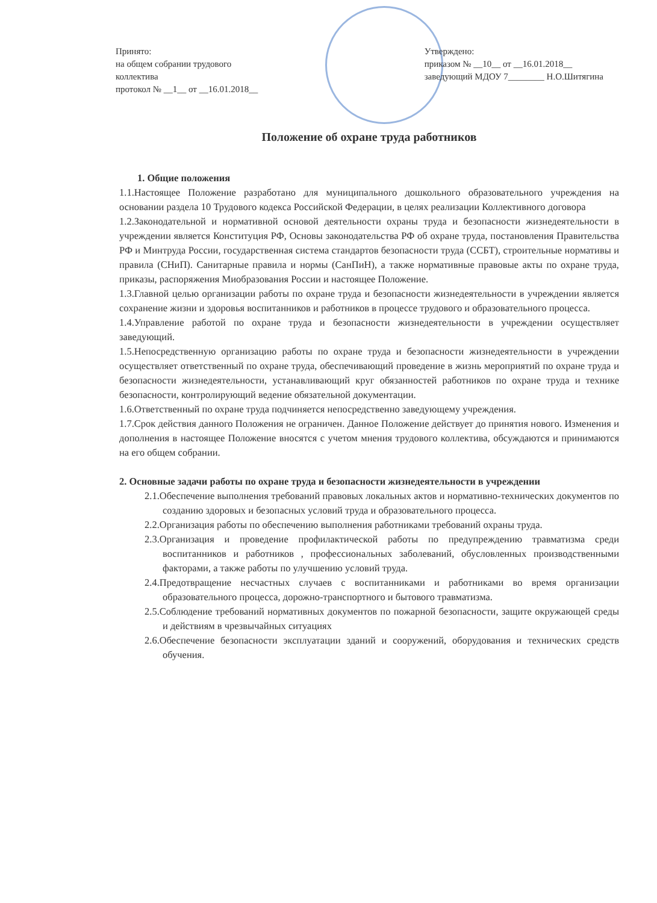Принято:
на общем собрании трудового
коллектива
протокол № __1__ от __16.01.2018__
Утверждено:
приказом № __10__ от __16.01.2018__
заведующий МДОУ 7________ Н.О.Шитягина
Положение об охране труда работников
1. Общие положения
1.1.Настоящее Положение разработано для муниципального дошкольного образовательного учреждения на основании раздела 10 Трудового кодекса Российской Федерации, в целях реализации Коллективного договора
1.2.Законодательной и нормативной основой деятельности охраны труда и безопасности жизнедеятельности в учреждении является Конституция РФ, Основы законодательства РФ об охране труда, постановления Правительства РФ и Минтруда России, государственная система стандартов безопасности труда (ССБТ), строительные нормативы и правила (СНиП). Санитарные правила и нормы (СанПиН), а также нормативные правовые акты по охране труда, приказы, распоряжения Миобразования России и настоящее Положение.
1.3.Главной целью организации работы по охране труда и безопасности жизнедеятельности в учреждении является сохранение жизни и здоровья воспитанников и работников в процессе трудового и образовательного процесса.
1.4.Управление работой по охране труда и безопасности жизнедеятельности в учреждении осуществляет заведующий.
1.5.Непосредственную организацию работы по охране труда и безопасности жизнедеятельности в учреждении осуществляет ответственный по охране труда, обеспечивающий проведение в жизнь мероприятий по охране труда и безопасности жизнедеятельности, устанавливающий круг обязанностей работников по охране труда и технике безопасности, контролирующий ведение обязательной документации.
1.6.Ответственный по охране труда подчиняется непосредственно заведующему учреждения.
1.7.Срок действия данного Положения не ограничен. Данное Положение действует до принятия нового. Изменения и дополнения в настоящее Положение вносятся с учетом мнения трудового коллектива, обсуждаются и принимаются на его общем собрании.
2. Основные задачи работы по охране труда и безопасности жизнедеятельности в учреждении
2.1.Обеспечение выполнения требований правовых локальных актов и нормативно-технических документов по созданию здоровых и безопасных условий труда и образовательного процесса.
2.2.Организация работы по обеспечению выполнения работниками требований охраны труда.
2.3.Организация и проведение профилактической работы по предупреждению травматизма среди воспитанников и работников , профессиональных заболеваний, обусловленных производственными факторами, а также работы по улучшению условий труда.
2.4.Предотвращение несчастных случаев с воспитанниками и работниками во время организации образовательного процесса, дорожно-транспортного и бытового травматизма.
2.5.Соблюдение требований нормативных документов по пожарной безопасности, защите окружающей среды и действиям в чрезвычайных ситуациях
2.6.Обеспечение безопасности эксплуатации зданий и сооружений, оборудования и технических средств обучения.